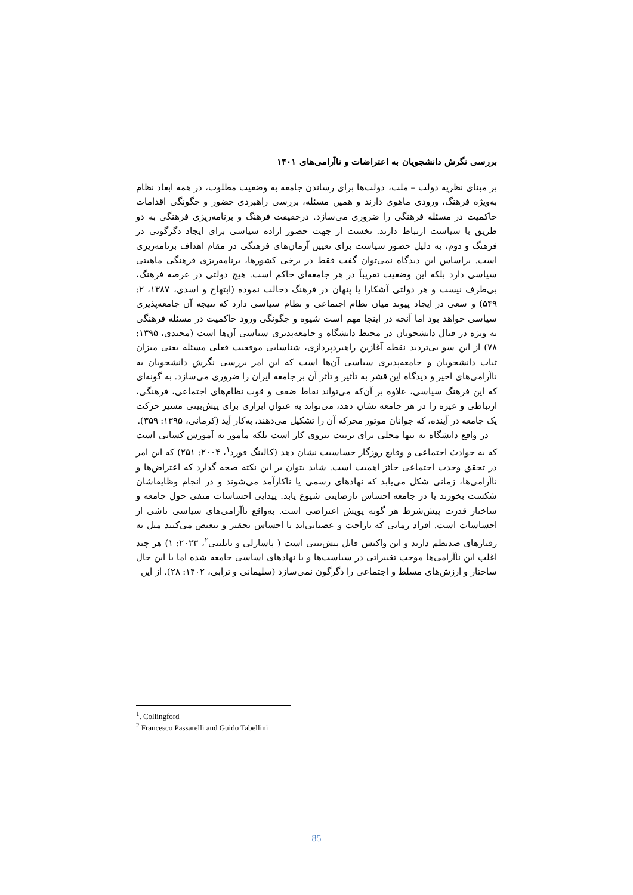بررسی نگرش دانشجویان به اعتراضات و ناآرامی‌های ۱۴۰۱
بر مبنای نظریه دولت – ملت، دولت‌ها برای رساندن جامعه به وضعیت مطلوب، در همه ابعاد نظام به‌ویژه فرهنگ، ورودی ماهوی دارند و همین مسئله، بررسی راهبردی حضور و چگونگی اقدامات حاکمیت در مسئله فرهنگی را ضروری می‌سازد. درحقیقت فرهنگ و برنامه‌ریزی فرهنگی به دو طریق با سیاست ارتباط دارند. نخست از جهت حضور اراده سیاسی برای ایجاد دگرگونی در فرهنگ و دوم، به دلیل حضور سیاست برای تعیین آرمان‌های فرهنگی در مقام اهداف برنامه‌ریزی است. براساس این دیدگاه نمی‌توان گفت فقط در برخی کشورها، برنامه‌ریزی فرهنگی ماهیتی سیاسی دارد بلکه این وضعیت تقریباً در هر جامعه‌ای حاکم است. هیچ دولتی در عرصه فرهنگ، بی‌طرف نیست و هر دولتی آشکارا یا پنهان در فرهنگ دخالت نموده (ابتهاج و اسدی، ۱۳۸۷، ۲: ۵۴۹) و سعی در ایجاد پیوند میان نظام اجتماعی و نظام سیاسی دارد که نتیجه آن جامعه‌پذیری سیاسی خواهد بود اما آنچه در اینجا مهم است شیوه و چگونگی ورود حاکمیت در مسئله فرهنگی به ویژه در قبال دانشجویان در محیط دانشگاه و جامعه‌پذیری سیاسی آن‌ها است (مجیدی، ۱۳۹۵: ۷۸) از این سو بی‌تردید نقطه آغازین راهبردپردازی، شناسایی موقعیت فعلی مسئله یعنی میزان ثبات دانشجویان و جامعه‌پذیری سیاسی آن‌ها است که این امر بررسی نگرش دانشجویان به ناآرامی‌های اخیر و دیدگاه این قشر به تأثیر و تأثر آن بر جامعه ایران را ضروری می‌سازد. به گونه‌ای که این فرهنگ سیاسی، علاوه بر آن‌که می‌تواند نقاط ضعف و قوت نظام‌های اجتماعی، فرهنگی، ارتباطی و غیره را در هر جامعه نشان دهد، می‌تواند به عنوان ابزاری برای پیش‌بینی مسیر حرکت یک جامعه در آینده، که جوانان موتور محرکه آن را تشکیل می‌دهند، به‌کار آید (کرمانی، ۱۳۹۵: ۳۵۹).
در واقع دانشگاه نه تنها محلی برای تربیت نیروی کار است بلکه مأمور به آموزش کسانی است که به حوادث اجتماعی و وقایع روزگار حساسیت نشان دهد (کالینگ فورد<sup>۱</sup>، ۲۰۰۴: ۲۵۱) که این امر در تحقق وحدت اجتماعی حائز اهمیت است. شاید بتوان بر این نکته صحه گذارد که اعتراض‌ها و ناآرامی‌ها، زمانی شکل می‌یابد که نهادهای رسمی یا ناکارآمد می‌شوند و در انجام وظایفاشان شکست بخورند یا در جامعه احساس نارضایتی شیوع یابد. پیدایی احساسات منفی حول جامعه و ساختار قدرت پیش‌شرط هر گونه پویش اعتراضی است. به‌واقع ناآرامی‌های سیاسی ناشی از احساسات است. افراد زمانی که ناراحت و عصبانی‌اند یا احساس تحقیر و تبعیض می‌کنند میل به رفتارهای ضدنظم دارند و این واکنش قابل پیش‌بینی است ( پاسارلی و تابلینی<sup>۲</sup>، ۲۰۲۳: ۱) هر چند اغلب این ناآرامی‌ها موجب تغییراتی در سیاست‌ها و یا نهادهای اساسی جامعه شده اما با این حال ساختار و ارزش‌های مسلط و اجتماعی را دگرگون نمی‌سازد (سلیمانی و ترابی، ۱۴۰۲: ۲۸). از این
<sup>1</sup>. Collingford
<sup>2</sup> Francesco Passarelli and Guido Tabellini
85